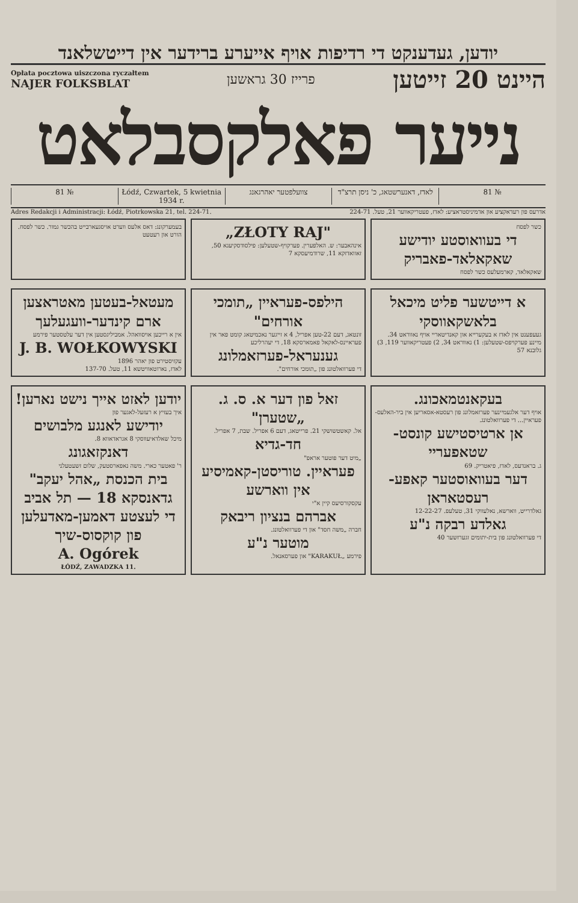יודען, געדענקט די רדיפות אויף אייערע ברידער אין דייטשלאנד
היינט 20 זייטען
פרייז 30 גראשען
Opłata pocztowa uiszczona ryczałtem
NAJER FOLKSBLAT
נייער פאלקסבלאט
№ 81 לאדז, דאנערשטאג, כ' ניסן תרצ"ד צוועלפטער יאהרגאנג Łódź, Czwartek, 5 kwietnia 1934 r.
№ 81
אדרעס פון רעדאקציע און אדמיניסטראציע: לאדז, פעטריקאווער 21, טעל. 224-71 Adres Redakcji i Administracji: Łódź, Piotrkowska 21, tel. 224-71.
כשר לפסח
די בעוואוסטע יודישע שאקאלאד-פאבריק
שאקאלאד, קארמעלעס כשר לפסח
„ZŁOTY RAJ"
אינהאבער: ש. האלפערין. פערקויף-שטעלען: פילסודסקיעגא 50, זאוואדזקא 11, שרודמיעסקא 7
בעמערקונג: דאס אלעס ווערט אויסגעארבייט בהכשר גמור. כשר לפסח. הורט און רעטעט
א דייטשער פליט מיכאל בלאשקאווסקי
געעפענט אין לאדז א בעקערייא און קאנדיטאריי אויף נאווראט 34. מיינע פערקויפס-שטעלען: 1) נאווראט 34, 2) פעטריקאווער 119, 3) גלובנא 57
הילפס-פעראיין „תומכי אורחים"
זונטאג, דעם 22-טען אפריל, 4 א זייגער נאכמיטאג קומט פאר אין פעראיינס-לאקאל פאמארסקא 18, די יעהרליכע
גענעראל-פערזאמלונג
די פערוואלטונג פון „תומכי אורחים".
מעטאל-בעטען מאטראצען ארם קינדער-וועגעלעך
אין א רייכען אויסוואהל. אמביליגסטען אין דער עלטסטער פירמע
J. B. WOŁKOWYSKI
עקזיסטירט פון יאהר 1896
לאדז, נארוטאוויטשא 11, טעל. 137-70
בעקאנטמאכונג.
אויף דער אלגעמיינער פערזאמלונג פון רעסטא-אסאריען אין ביר-האלעס-פעראיין... די פערוואלטונג.
אן ארטיסטישע קונסט-שטאפעריי
ג. בראנדעס, לאדז, פיאטריק. 69
דער בעוואוסטער קאפע-רעסטאראן
גאלדרייט, ווארשא, נאלעווקי 31, טעלעפ. 12-22-27
גאלדע רבקה נ"ע
די פערוואלטונג פון בית-יתומים זגערזשער 40
זאל פון דער א. ס. ג. „שטערן"
אל. קאשטשושקי 21. פרייטאג, דעם 6 אפריל. שבת, 7 אפריל.
חד-גדיא
„מיט דער פוטער אראפ"
פעראיין. טוריסטן-קאמיסיע אין ווארשע
עקסקורסיעס קיין א"י
אברהם בנציון ריבאק
חברה „משה חסד" און די פערוואלטונג.
מוטער נ"ע
פירמע „KARAKUŁ" און פערסאנאל.
יודען לאזט אייך נישט נארען!
איך בעזיץ א רעזעל-לאגער פון
יודישע לאנגע מלבושים
מיכל שאלדאיעווסקי 8 אגראדאווא 8.
דאנקזאגונג
ר' פאטער כארי. משה נאפארסטעק, שלום זשעטעלני
בית הכנסת „אהל יעקב" גדאנסקא 18 — תל אביב
די לעצטע דאמען-מאדעלען פון קוקסוס-שיך
A. Ogórek
ŁÓDŹ, ZAWADZKA 11.